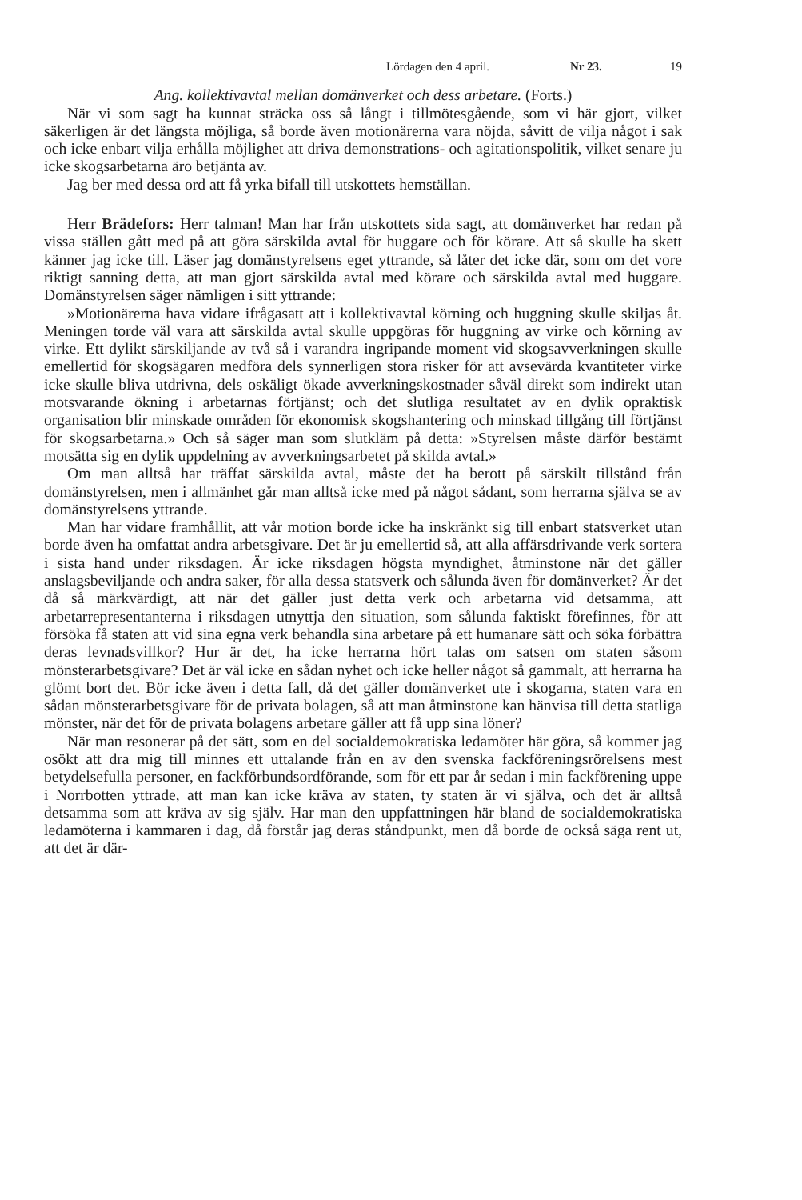Lördagen den 4 april. Nr 23. 19
Ang. kollektivavtal mellan domänverket och dess arbetare. (Forts.)
När vi som sagt ha kunnat sträcka oss så långt i tillmötesgående, som vi här gjort, vilket säkerligen är det längsta möjliga, så borde även motionärerna vara nöjda, såvitt de vilja något i sak och icke enbart vilja erhålla möjlighet att driva demonstrations- och agitationspolitik, vilket senare ju icke skogsarbetarna äro betjänta av.
Jag ber med dessa ord att få yrka bifall till utskottets hemställan.
Herr Brädefors: Herr talman! Man har från utskottets sida sagt, att domänverket har redan på vissa ställen gått med på att göra särskilda avtal för huggare och för körare. Att så skulle ha skett känner jag icke till. Läser jag domänstyrelsens eget yttrande, så låter det icke där, som om det vore riktigt sanning detta, att man gjort särskilda avtal med körare och särskilda avtal med huggare. Domänstyrelsen säger nämligen i sitt yttrande:
»Motionärerna hava vidare ifrågasatt att i kollektivavtal körning och huggning skulle skiljas åt. Meningen torde väl vara att särskilda avtal skulle uppgöras för huggning av virke och körning av virke. Ett dylikt särskiljande av två så i varandra ingripande moment vid skogsavverkningen skulle emellertid för skogsägaren medföra dels synnerligen stora risker för att avsevärda kvantiteter virke icke skulle bliva utdrivna, dels oskäligt ökade avverkningskostnader såväl direkt som indirekt utan motsvarande ökning i arbetarnas förtjänst; och det slutliga resultatet av en dylik opraktisk organisation blir minskade områden för ekonomisk skogshantering och minskad tillgång till förtjänst för skogsarbetarna.» Och så säger man som slutkläm på detta: »Styrelsen måste därför bestämt motsätta sig en dylik uppdelning av avverkningsarbetet på skilda avtal.»
Om man alltså har träffat särskilda avtal, måste det ha berott på särskilt tillstånd från domänstyrelsen, men i allmänhet går man alltså icke med på något sådant, som herrarna själva se av domänstyrelsens yttrande.
Man har vidare framhållit, att vår motion borde icke ha inskränkt sig till enbart statsverket utan borde även ha omfattat andra arbetsgivare. Det är ju emellertid så, att alla affärsdrivande verk sortera i sista hand under riksdagen. Är icke riksdagen högsta myndighet, åtminstone när det gäller anslagsbeviljande och andra saker, för alla dessa statsverk och sålunda även för domänverket? Är det då så märkvärdigt, att när det gäller just detta verk och arbetarna vid detsamma, att arbetarrepresentanterna i riksdagen utnyttja den situation, som sålunda faktiskt förefinnes, för att försöka få staten att vid sina egna verk behandla sina arbetare på ett humanare sätt och söka förbättra deras levnadsvillkor? Hur är det, ha icke herrarna hört talas om satsen om staten såsom mönsterarbetsgivare? Det är väl icke en sådan nyhet och icke heller något så gammalt, att herrarna ha glömt bort det. Bör icke även i detta fall, då det gäller domänverket ute i skogarna, staten vara en sådan mönsterarbetsgivare för de privata bolagen, så att man åtminstone kan hänvisa till detta statliga mönster, när det för de privata bolagens arbetare gäller att få upp sina löner?
När man resonerar på det sätt, som en del socialdemokratiska ledamöter här göra, så kommer jag osökt att dra mig till minnes ett uttalande från en av den svenska fackföreningsrörelsens mest betydelsefulla personer, en fackförbundsordförande, som för ett par år sedan i min fackförening uppe i Norrbotten yttrade, att man kan icke kräva av staten, ty staten är vi själva, och det är alltså detsamma som att kräva av sig själv. Har man den uppfattningen här bland de socialdemokratiska ledamöterna i kammaren i dag, då förstår jag deras ståndpunkt, men då borde de också säga rent ut, att det är där-